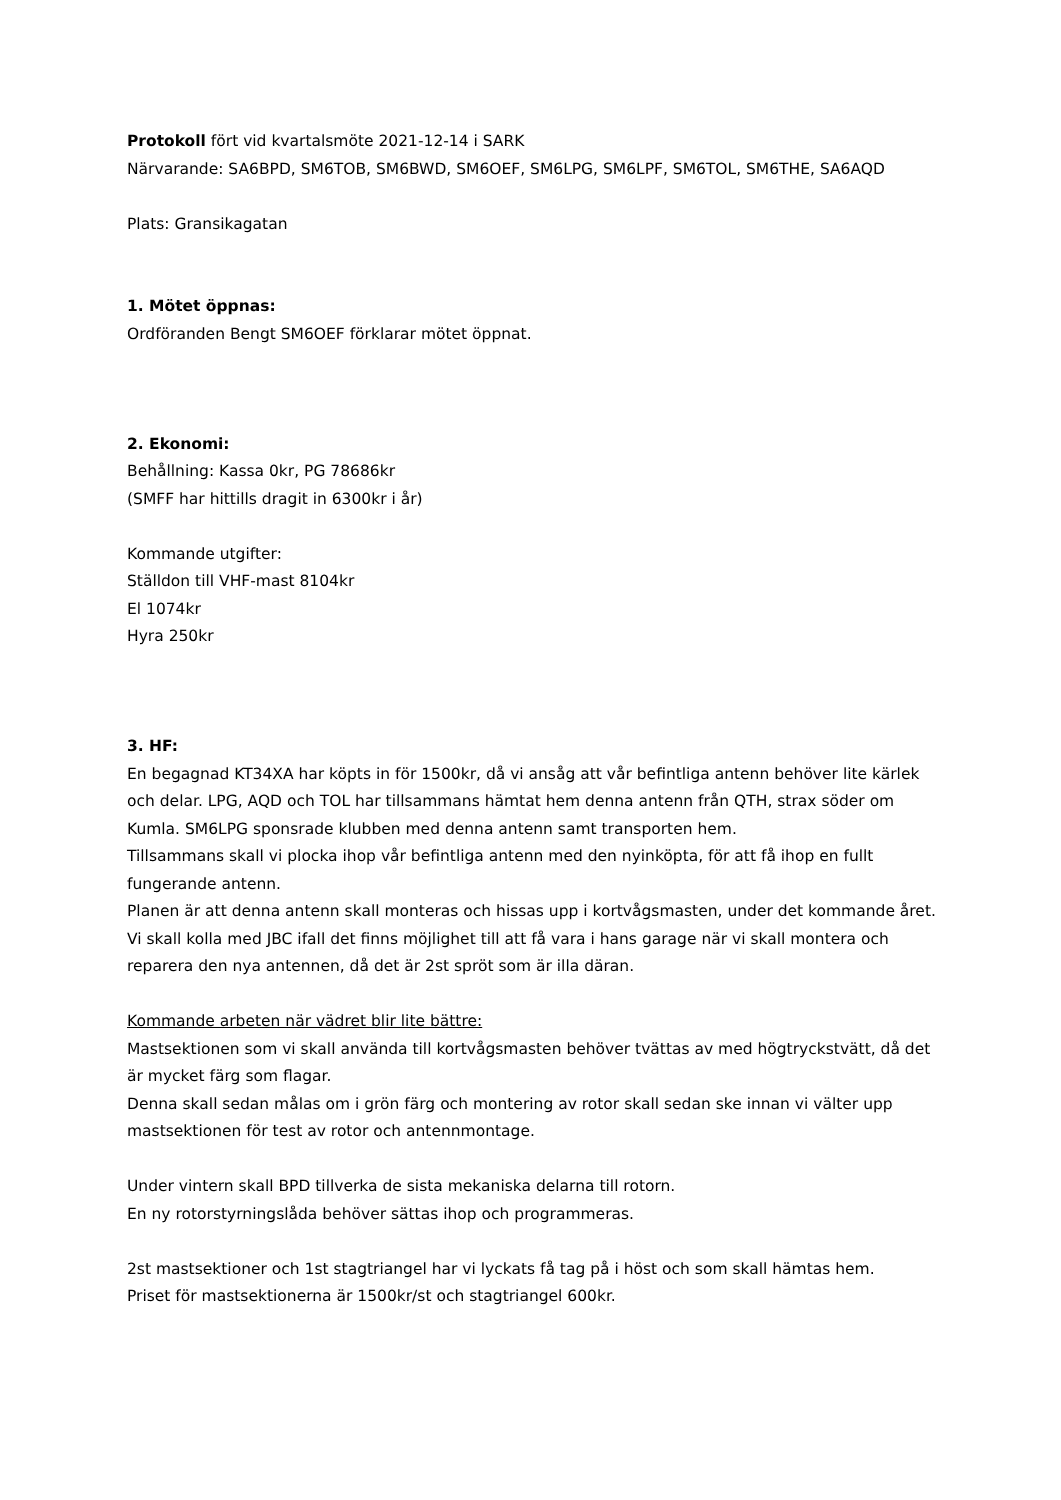Protokoll fört vid kvartalsmöte 2021-12-14 i SARK
Närvarande: SA6BPD, SM6TOB, SM6BWD, SM6OEF, SM6LPG, SM6LPF, SM6TOL, SM6THE, SA6AQD
Plats: Gransikagatan
1. Mötet öppnas:
Ordföranden Bengt SM6OEF förklarar mötet öppnat.
2. Ekonomi:
Behållning: Kassa 0kr, PG 78686kr
(SMFF har hittills dragit in 6300kr i år)
Kommande utgifter:
Ställdon till VHF-mast 8104kr
El 1074kr
Hyra 250kr
3. HF:
En begagnad KT34XA har köpts in för 1500kr, då vi ansåg att vår befintliga antenn behöver lite kärlek och delar. LPG, AQD och TOL har tillsammans hämtat hem denna antenn från QTH, strax söder om Kumla. SM6LPG sponsrade klubben med denna antenn samt transporten hem.
Tillsammans skall vi plocka ihop vår befintliga antenn med den nyinköpta, för att få ihop en fullt fungerande antenn.
Planen är att denna antenn skall monteras och hissas upp i kortvågsmasten, under det kommande året.
Vi skall kolla med JBC ifall det finns möjlighet till att få vara i hans garage när vi skall montera och reparera den nya antennen, då det är 2st spröt som är illa däran.
Kommande arbeten när vädret blir lite bättre:
Mastsektionen som vi skall använda till kortvågsmasten behöver tvättas av med högtryckstvätt, då det är mycket färg som flagar.
Denna skall sedan målas om i grön färg och montering av rotor skall sedan ske innan vi välter upp mastsektionen för test av rotor och antennmontage.
Under vintern skall BPD tillverka de sista mekaniska delarna till rotorn.
En ny rotorstyrningslåda behöver sättas ihop och programmeras.
2st mastsektioner och 1st stagtriangel har vi lyckats få tag på i höst och som skall hämtas hem.
Priset för mastsektionerna är 1500kr/st och stagtriangel 600kr.